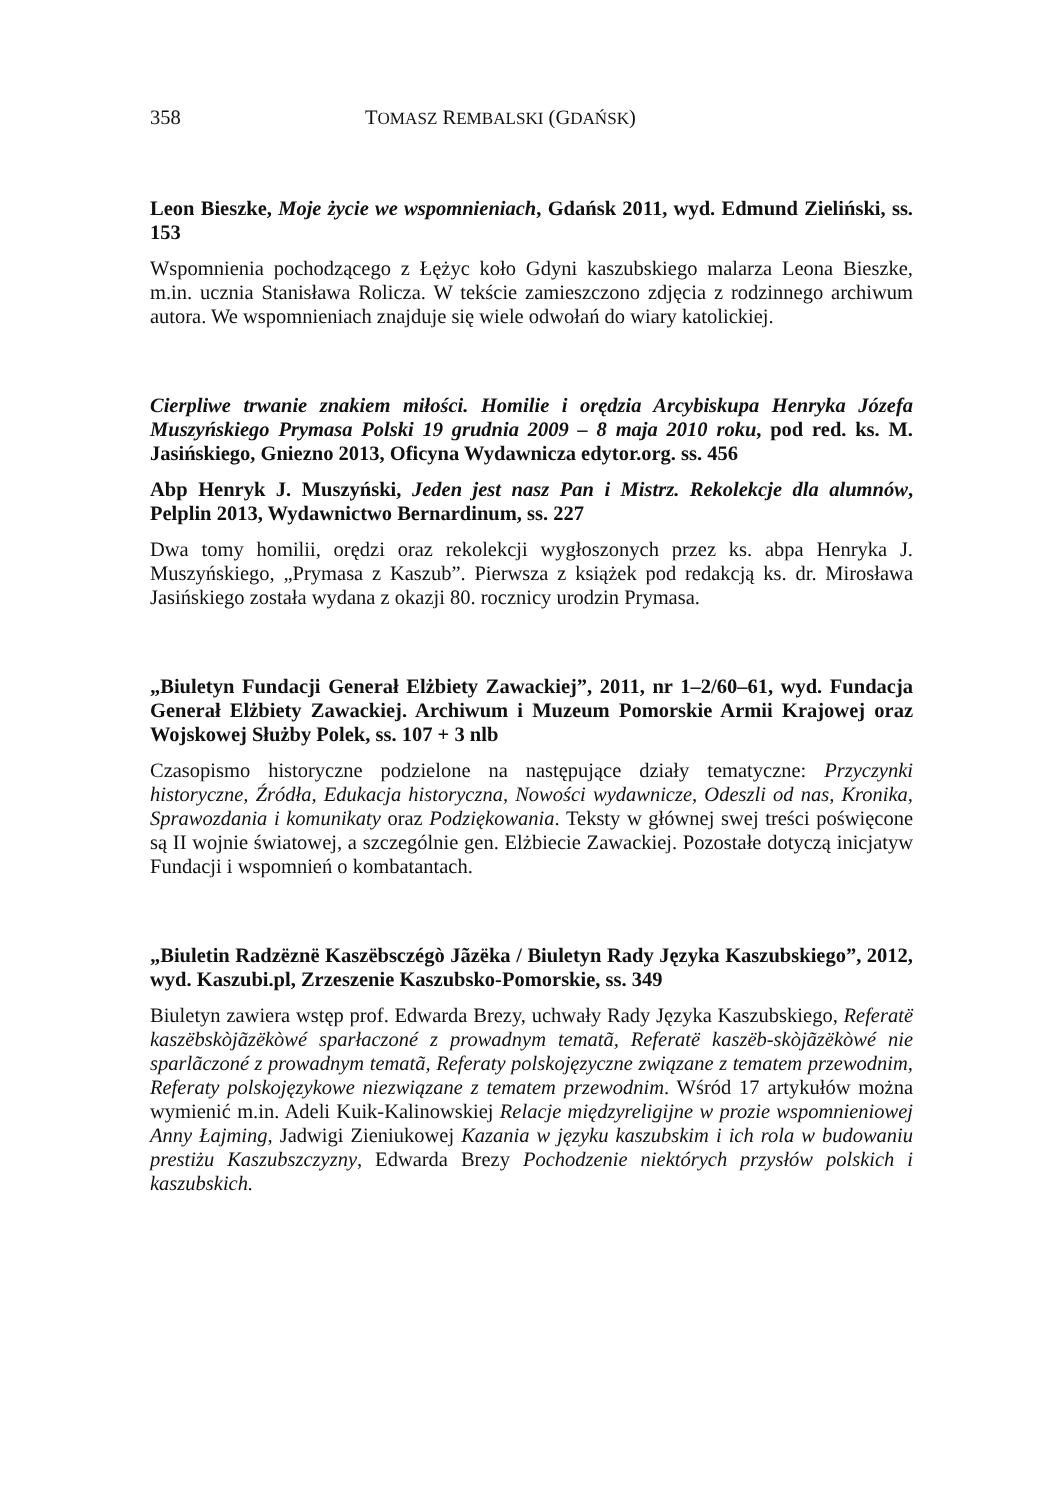358 TOMASZ REMBALSKI (GDAŃSK)
Leon Bieszke, Moje życie we wspomnieniach, Gdańsk 2011, wyd. Edmund Zieliński, ss. 153
Wspomnienia pochodzącego z Łężyc koło Gdyni kaszubskiego malarza Leona Bieszke, m.in. ucznia Stanisława Rolicza. W tekście zamieszczono zdjęcia z rodzinnego archiwum autora. We wspomnieniach znajduje się wiele odwołań do wiary katolickiej.
Cierpliwe trwanie znakiem miłości. Homilie i orędzia Arcybiskupa Henryka Józefa Muszyńskiego Prymasa Polski 19 grudnia 2009 – 8 maja 2010 roku, pod red. ks. M. Jasińskiego, Gniezno 2013, Oficyna Wydawnicza edytor.org. ss. 456
Abp Henryk J. Muszyński, Jeden jest nasz Pan i Mistrz. Rekolekcje dla alumnów, Pelplin 2013, Wydawnictwo Bernardinum, ss. 227
Dwa tomy homilii, orędzi oraz rekolekcji wygłoszonych przez ks. abpa Henryka J. Muszyńskiego, „Prymasa z Kaszub”. Pierwsza z książek pod redakcją ks. dr. Mirosława Jasińskiego została wydana z okazji 80. rocznicy urodzin Prymasa.
„Biuletyn Fundacji Generał Elżbiety Zawackiej”, 2011, nr 1–2/60–61, wyd. Fundacja Generał Elżbiety Zawackiej. Archiwum i Muzeum Pomorskie Armii Krajowej oraz Wojskowej Służby Polek, ss. 107 + 3 nlb
Czasopismo historyczne podzielone na następujące działy tematyczne: Przyczynki historyczne, Źródła, Edukacja historyczna, Nowości wydawnicze, Odeszli od nas, Kronika, Sprawozdania i komunikaty oraz Podziękowania. Teksty w głównej swej treści poświęcone są II wojnie światowej, a szczególnie gen. Elżbiecie Zawackiej. Pozostałe dotyczą inicjatyw Fundacji i wspomnień o kombatantach.
„Biuletin Radzëznë Kaszëbsczégò Jãzëka / Biuletyn Rady Języka Kaszubskiego”, 2012, wyd. Kaszubi.pl, Zrzeszenie Kaszubsko-Pomorskie, ss. 349
Biuletyn zawiera wstęp prof. Edwarda Brezy, uchwały Rady Języka Kaszubskiego, Referatë kaszëbskòjãzëkòwé sparłaczoné z prowadnym tematã, Referatë kaszëb-skòjãzëkòwé nie sparlãczoné z prowadnym tematã, Referaty polskojęzyczne związane z tematem przewodnim, Referaty polskojęzykowe niezwiązane z tematem przewodnim. Wśród 17 artykułów można wymienić m.in. Adeli Kuik-Kalinowskiej Relacje międzyreligijne w prozie wspomnieniowej Anny Łajming, Jadwigi Zieniukowej Kazania w języku kaszubskim i ich rola w budowaniu prestiżu Kaszubszczyzny, Edwarda Brezy Pochodzenie niektórych przysłów polskich i kaszubskich.